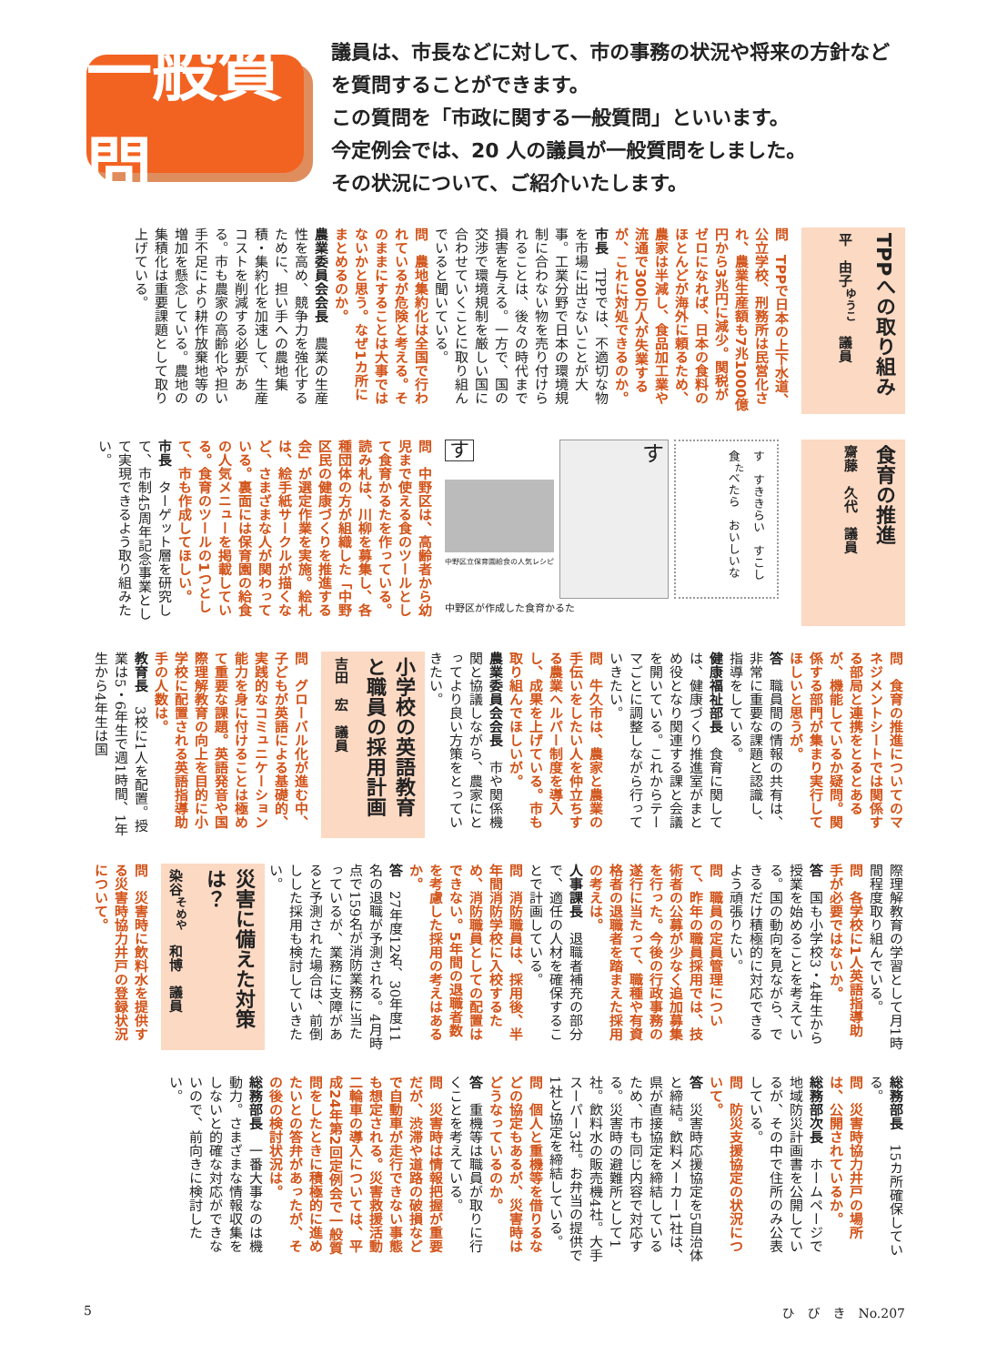一般質問
議員は、市長などに対して、市の事務の状況や将来の方針などを質問することができます。
この質問を「市政に関する一般質問」といいます。
今定例会では、20 人の議員が一般質問をしました。
その状況について、ご紹介いたします。
TPPへの取り組み
平　由子<sup>ゆうこ</sup>　議員
問　TPPで日本の上下水道、公立学校、刑務所は民営化され、農業生産額も7兆1000億円から3兆円に減少。関税がゼロになれば、日本の食料のほとんどが海外に頼るため、農家は半減し、食品加工業や流通で300万人が失業するが、これに対処できるのか。
市長　TPPでは、不適切な物を市場に出さないことが大事。工業分野で日本の環境規制に合わない物を売り付けられることは、後々の時代まで損害を与える。一方で、国の交渉で環境規制を厳しい国に合わせていくことに取り組んでいると聞いている。
問　農地集約化は全国で行われているが危険と考える。そのままにすることは大事ではないかと思う。なぜ1カ所にまとめるのか。
農業委員会会長　農業の生産性を高め、競争力を強化するために、担い手への農地集積・集約化を加速して、生産コストを削減する必要がある。市も農家の高齢化や担い手不足により耕作放棄地等の増加を懸念している。農地の集積化は重要課題として取り上げている。
食育の推進
齋藤　久代　議員
す　すききらい　すこし食<sup>た</sup>べたら　おいしいな
す
す
中野区立保育園給食の人気レシピ
中野区が作成した食育かるた
問　中野区は、高齢者から幼児まで使える食のツールとして食育かるたを作っている。読み札は、川柳を募集し、各種団体の方が組織した「中野区民の健康づくりを推進する会」が選定作業を実施。絵札は、絵手紙サークルが描くなど、さまざまな人が関わっている。裏面には保育園の給食の人気メニューを掲載している。食育のツールの1つとして、市も作成してほしい。
市長　ターゲット層を研究して、市制45周年記念事業として実現できるよう取り組みたい。
問　食育の推進についてのマネジメントシートでは関係する部局と連携をとるとあるが、機能しているか疑問。関係する部門が集まり実行してほしいと思うが。
答　職員間の情報の共有は、非常に重要な課題と認識し、指導をしている。
健康福祉部長　食育に関しては、健康づくり推進室がまとめ役となり関連する課と会議を開いている。これからテーマごとに調整しながら行っていきたい。
問　牛久市は、農家と農業の手伝いをしたい人を仲立ちする農業ヘルパー制度を導入し、成果を上げている。市も取り組んでほしいが。
農業委員会会長　市や関係機関と協議しながら、農家にとってより良い方策をとっていきたい。
小学校の英語教育と職員の採用計画
吉田　宏　議員
問　グローバル化が進む中、子どもが英語による基礎的、実践的なコミュニケーション能力を身に付けることは極めて重要な課題。英語発音や国際理解教育の向上を目的に小学校に配置される英語指導助手の人数は。
教育長　3校に1人を配置。授業は5・6年生で週1時間、1年生から4年生は国
際理解教育の学習として月1時間程度取り組んでいる。
問　各学校に1人英語指導助手が必要ではないか。
答　国も小学校3・4年生から授業を始めることを考えている。国の動向を見ながら、できるだけ積極的に対応できるよう頑張りたい。
問　職員の定員管理について、昨年の職員採用では、技術者の公募が少なく追加募集を行った。今後の行政事務の遂行に当たって、職種や有資格者の退職者を踏まえた採用の考えは。
人事課長　退職者補充の部分で、適任の人材を確保することで計画している。
問　消防職員は、採用後、半年間消防学校に入校するため、消防職員としての配置はできない。5年間の退職者数を考慮した採用の考えはあるか。
答　27年度12名、30年度11名の退職が予測される。4月時点で159名が消防業務に当たっているが、業務に支障があると予測された場合は、前倒しした採用も検討していきたい。
災害に備えた対策は？
染谷<sup>そめや</sup>　和博　議員
問　災害時に飲料水を提供する災害時協力井戸の登録状況について。
総務部長　15カ所確保している。
問　災害時協力井戸の場所は、公開されているか。
総務部次長　ホームページで地域防災計画書を公開しているが、その中で住所のみ公表している。
問　防災支援協定の状況について。
答　災害時応援協定を5自治体と締結。飲料メーカー1社は、県が直接協定を締結しているため、市も同じ内容で対応する。災害時の避難所として1社。飲料水の販売機4社。大手スーパー3社。お弁当の提供で1社と協定を締結している。
問　個人と重機等を借りるなどの協定もあるが、災害時はどうなっているのか。
答　重機等は職員が取りに行くことを考えている。
問　災害時は情報把握が重要だが、渋滞や道路の破損などで自動車が走行できない事態も想定される。災害救援活動二輪車の導入については、平成24年第2回定例会で一般質問をしたときに積極的に進めたいとの答弁があったが、その後の検討状況は。
総務部長　一番大事なのは機動力。さまざまな情報収集をしないと的確な対応ができないので、前向きに検討したい。
5 ひ　び　き　No.207